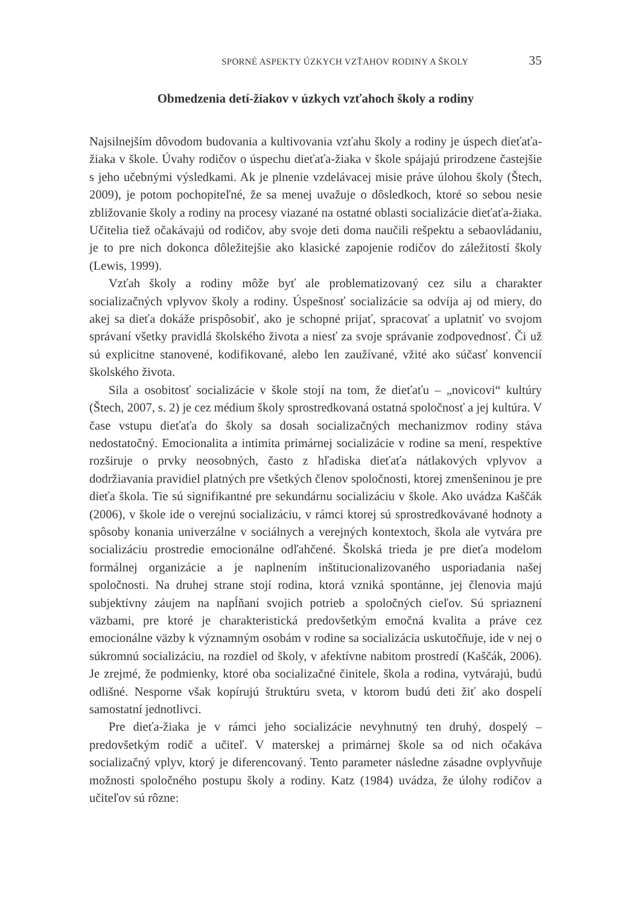SPORNÉ ASPEKTY ÚZKYCH VZŤAHOV RODINY A ŠKOLY 35
Obmedzenia detí-žiakov v úzkych vzťahoch školy a rodiny
Najsilnejším dôvodom budovania a kultivovania vzťahu školy a rodiny je úspech dieťaťa-žiaka v škole. Úvahy rodičov o úspechu dieťaťa-žiaka v škole spájajú prirodzene častejšie s jeho učebnými výsledkami. Ak je plnenie vzdelávacej misie práve úlohou školy (Štech, 2009), je potom pochopiteľné, že sa menej uvažuje o dôsledkoch, ktoré so sebou nesie zbližovanie školy a rodiny na procesy viazané na ostatné oblasti socializácie dieťaťa-žiaka. Učitelia tiež očakávajú od rodičov, aby svoje deti doma naučili rešpektu a sebaovládaniu, je to pre nich dokonca dôležitejšie ako klasické zapojenie rodičov do záležitostí školy (Lewis, 1999).
Vzťah školy a rodiny môže byť ale problematizovaný cez silu a charakter socializačných vplyvov školy a rodiny. Úspešnosť socializácie sa odvíja aj od miery, do akej sa dieťa dokáže prispôsobiť, ako je schopné prijať, spracovať a uplatniť vo svojom správaní všetky pravidlá školského života a niesť za svoje správanie zodpovednosť. Či už sú explicitne stanovené, kodifikované, alebo len zaužívané, vžité ako súčasť konvencií školského života.
Sila a osobitosť socializácie v škole stojí na tom, že dieťaťu – „novicovi“ kultúry (Štech, 2007, s. 2) je cez médium školy sprostredkovaná ostatná spoločnosť a jej kultúra. V čase vstupu dieťaťa do školy sa dosah socializačných mechanizmov rodiny stáva nedostatočný. Emocionalita a intimita primárnej socializácie v rodine sa mení, respektíve rozširuje o prvky neosobných, často z hľadiska dieťaťa nátlakových vplyvov a dodržiavania pravidiel platných pre všetkých členov spoločnosti, ktorej zmenšeninou je pre dieťa škola. Tie sú signifikantné pre sekundárnu socializáciu v škole. Ako uvádza Kaščák (2006), v škole ide o verejnú socializáciu, v rámci ktorej sú sprostredkovávané hodnoty a spôsoby konania univerzálne v sociálnych a verejných kontextoch, škola ale vytvára pre socializáciu prostredie emocionálne odľahčené. Školská trieda je pre dieťa modelom formálnej organizácie a je naplnením inštitucionalizovaného usporiadania našej spoločnosti. Na druhej strane stojí rodina, ktorá vzniká spontánne, jej členovia majú subjektívny záujem na napĺňaní svojich potrieb a spoločných cieľov. Sú spriaznení väzbami, pre ktoré je charakteristická predovšetkým emočná kvalita a práve cez emocionálne väzby k významným osobám v rodine sa socializácia uskutočňuje, ide v nej o súkromnú socializáciu, na rozdiel od školy, v afektívne nabitom prostredí (Kaščák, 2006). Je zrejmé, že podmienky, ktoré oba socializačné činitele, škola a rodina, vytvárajú, budú odlišné. Nesporne však kopírujú štruktúru sveta, v ktorom budú deti žiť ako dospelí samostatní jednotlivci.
Pre dieťa-žiaka je v rámci jeho socializácie nevyhnutný ten druhý, dospelý – predovšetkým rodič a učiteľ. V materskej a primárnej škole sa od nich očakáva socializačný vplyv, ktorý je diferencovaný. Tento parameter následne zásadne ovplyvňuje možnosti spoločného postupu školy a rodiny. Katz (1984) uvádza, že úlohy rodičov a učiteľov sú rôzne: